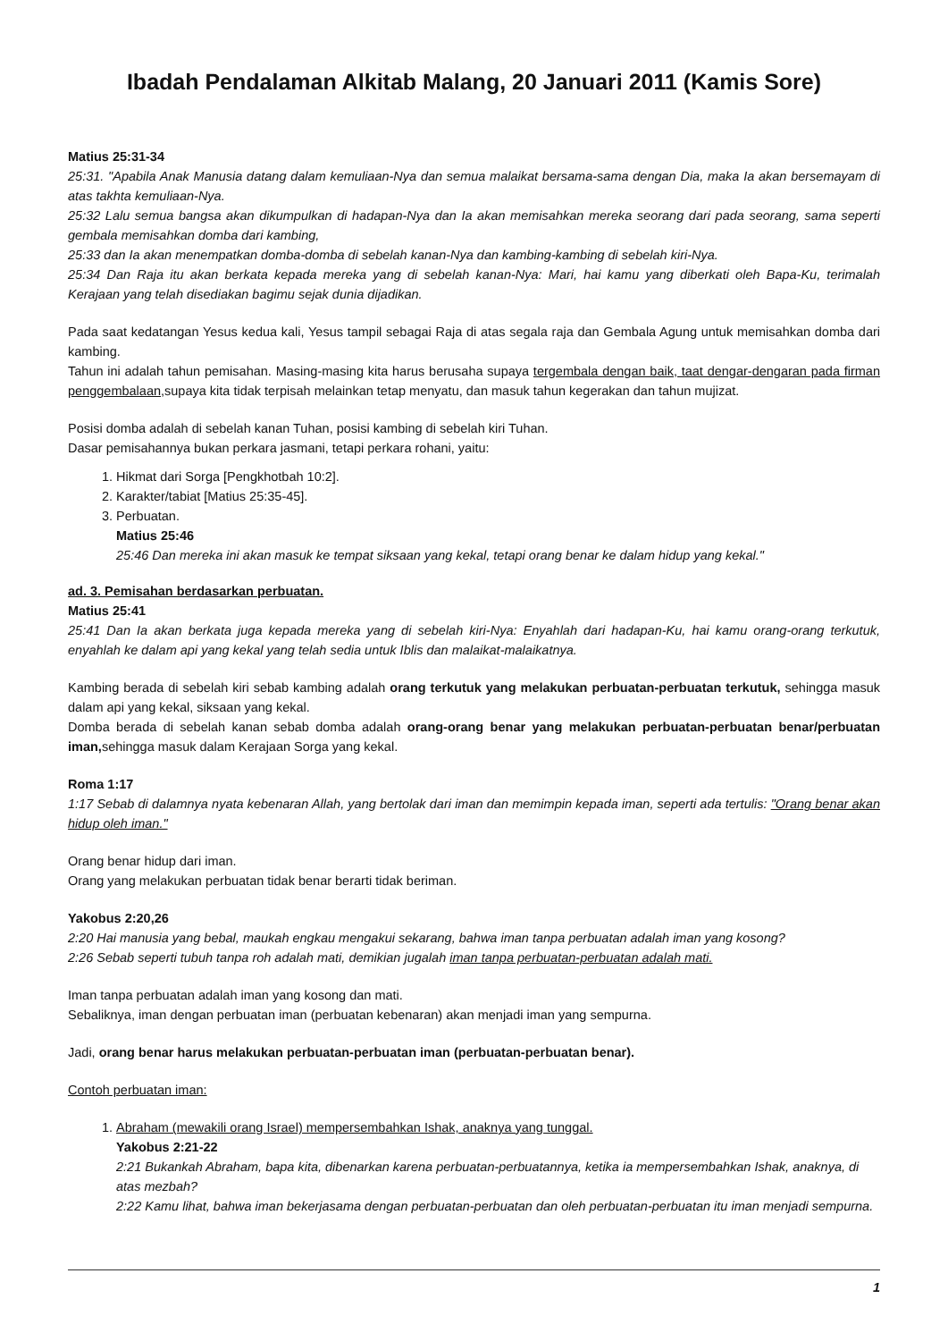Ibadah Pendalaman Alkitab Malang, 20 Januari 2011 (Kamis Sore)
Matius 25:31-34
25:31. "Apabila Anak Manusia datang dalam kemuliaan-Nya dan semua malaikat bersama-sama dengan Dia, maka Ia akan bersemayam di atas takhta kemuliaan-Nya.
25:32 Lalu semua bangsa akan dikumpulkan di hadapan-Nya dan Ia akan memisahkan mereka seorang dari pada seorang, sama seperti gembala memisahkan domba dari kambing,
25:33 dan Ia akan menempatkan domba-domba di sebelah kanan-Nya dan kambing-kambing di sebelah kiri-Nya.
25:34 Dan Raja itu akan berkata kepada mereka yang di sebelah kanan-Nya: Mari, hai kamu yang diberkati oleh Bapa-Ku, terimalah Kerajaan yang telah disediakan bagimu sejak dunia dijadikan.
Pada saat kedatangan Yesus kedua kali, Yesus tampil sebagai Raja di atas segala raja dan Gembala Agung untuk memisahkan domba dari kambing.
Tahun ini adalah tahun pemisahan. Masing-masing kita harus berusaha supaya tergembala dengan baik, taat dengar-dengaran pada firman penggembalaan, supaya kita tidak terpisah melainkan tetap menyatu, dan masuk tahun kegerakan dan tahun mujizat.
Posisi domba adalah di sebelah kanan Tuhan, posisi kambing di sebelah kiri Tuhan.
Dasar pemisahannya bukan perkara jasmani, tetapi perkara rohani, yaitu:
1. Hikmat dari Sorga [Pengkhotbah 10:2].
2. Karakter/tabiat [Matius 25:35-45].
3. Perbuatan.
Matius 25:46
25:46 Dan mereka ini akan masuk ke tempat siksaan yang kekal, tetapi orang benar ke dalam hidup yang kekal."
ad. 3. Pemisahan berdasarkan perbuatan.
Matius 25:41
25:41 Dan Ia akan berkata juga kepada mereka yang di sebelah kiri-Nya: Enyahlah dari hadapan-Ku, hai kamu orang-orang terkutuk, enyahlah ke dalam api yang kekal yang telah sedia untuk Iblis dan malaikat-malaikatnya.
Kambing berada di sebelah kiri sebab kambing adalah orang terkutuk yang melakukan perbuatan-perbuatan terkutuk, sehingga masuk dalam api yang kekal, siksaan yang kekal.
Domba berada di sebelah kanan sebab domba adalah orang-orang benar yang melakukan perbuatan-perbuatan benar/perbuatan iman, sehingga masuk dalam Kerajaan Sorga yang kekal.
Roma 1:17
1:17 Sebab di dalamnya nyata kebenaran Allah, yang bertolak dari iman dan memimpin kepada iman, seperti ada tertulis: "Orang benar akan hidup oleh iman."
Orang benar hidup dari iman.
Orang yang melakukan perbuatan tidak benar berarti tidak beriman.
Yakobus 2:20,26
2:20 Hai manusia yang bebal, maukah engkau mengakui sekarang, bahwa iman tanpa perbuatan adalah iman yang kosong?
2:26 Sebab seperti tubuh tanpa roh adalah mati, demikian jugalah iman tanpa perbuatan-perbuatan adalah mati.
Iman tanpa perbuatan adalah iman yang kosong dan mati.
Sebaliknya, iman dengan perbuatan iman (perbuatan kebenaran) akan menjadi iman yang sempurna.
Jadi, orang benar harus melakukan perbuatan-perbuatan iman (perbuatan-perbuatan benar).
Contoh perbuatan iman:
1. Abraham (mewakili orang Israel) mempersembahkan Ishak, anaknya yang tunggal.
Yakobus 2:21-22
2:21 Bukankah Abraham, bapa kita, dibenarkan karena perbuatan-perbuatannya, ketika ia mempersembahkan Ishak, anaknya, di atas mezbah?
2:22 Kamu lihat, bahwa iman bekerjasama dengan perbuatan-perbuatan dan oleh perbuatan-perbuatan itu iman menjadi sempurna.
1